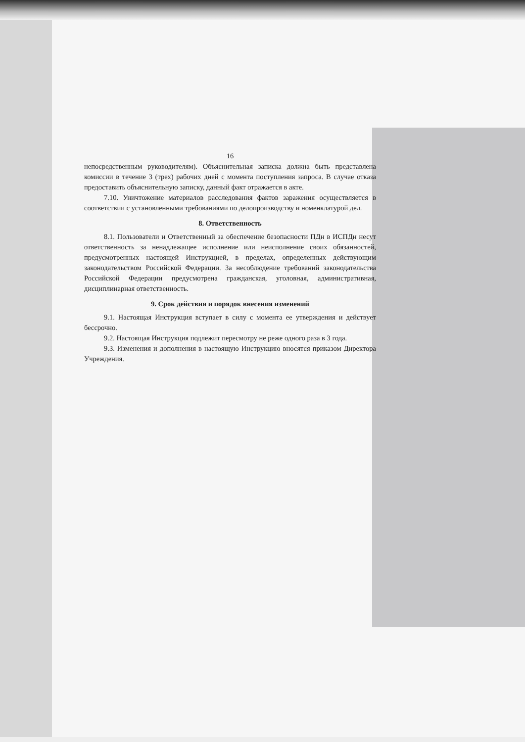16
непосредственным руководителям). Объяснительная записка должна быть представлена комиссии в течение 3 (трех) рабочих дней с момента поступления запроса. В случае отказа предоставить объяснительную записку, данный факт отражается в акте.
7.10. Уничтожение материалов расследования фактов заражения осуществляется в соответствии с установленными требованиями по делопроизводству и номенклатурой дел.
8. Ответственность
8.1. Пользователи и Ответственный за обеспечение безопасности ПДн в ИСПДн несут ответственность за ненадлежащее исполнение или неисполнение своих обязанностей, предусмотренных настоящей Инструкцией, в пределах, определенных действующим законодательством Российской Федерации. За несоблюдение требований законодательства Российской Федерации предусмотрена гражданская, уголовная, административная, дисциплинарная ответственность.
9. Срок действия и порядок внесения изменений
9.1. Настоящая Инструкция вступает в силу с момента ее утверждения и действует бессрочно.
9.2. Настоящая Инструкция подлежит пересмотру не реже одного раза в 3 года.
9.3. Изменения и дополнения в настоящую Инструкцию вносятся приказом Директора Учреждения.